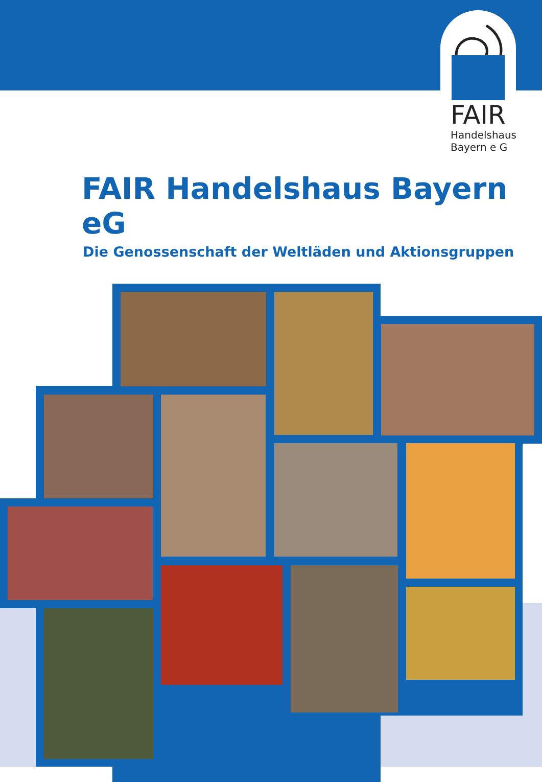FAIR
Handelshaus
Bayern e G
FAIR Handelshaus Bayern eG
Die Genossenschaft der Weltläden und Aktionsgruppen